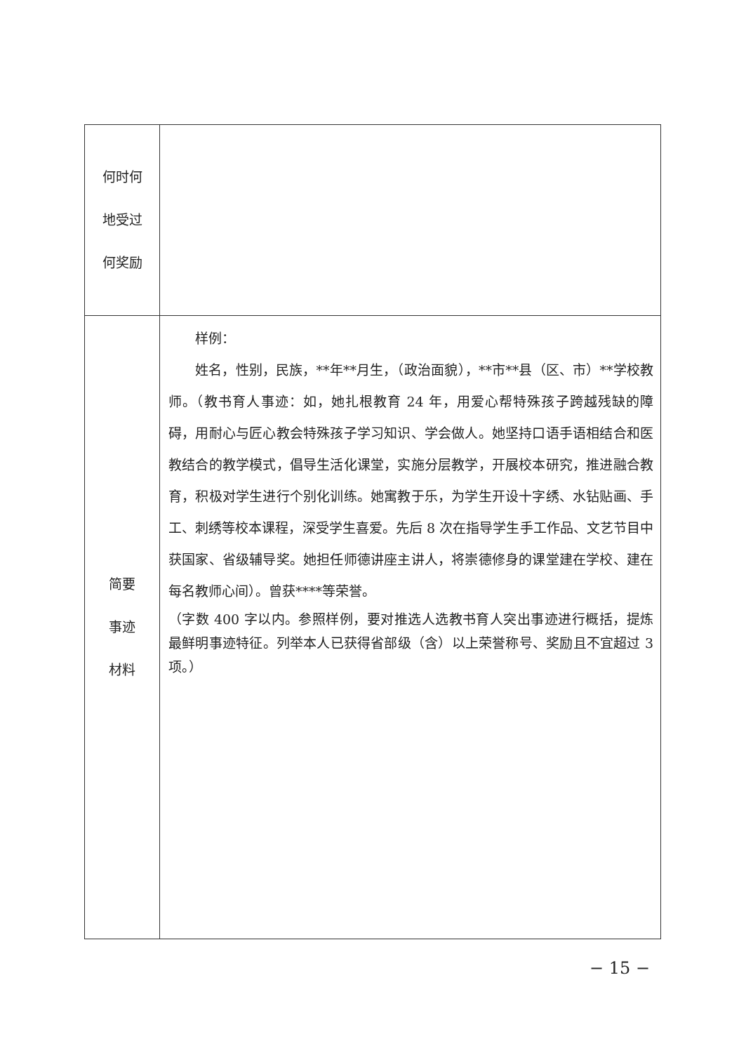| 何时何 地受过 何奖励 | |
| 简要 事迹 材料 | 样例： 姓名，性别，民族，**年**月生，（政治面貌），**市**县（区、市）**学校教师。（教书育人事迹：如，她扎根教育 24 年，用爱心帮特殊孩子跨越残缺的障碍，用耐心与匠心教会特殊孩子学习知识、学会做人。她坚持口语手语相结合和医教结合的教学模式，倡导生活化课堂，实施分层教学，开展校本研究，推进融合教育，积极对学生进行个别化训练。她寓教于乐，为学生开设十字绣、水钻贴画、手工、刺绣等校本课程，深受学生喜爱。先后 8 次在指导学生手工作品、文艺节目中获国家、省级辅导奖。她担任师德讲座主讲人，将崇德修身的课堂建在学校、建在每名教师心间）。曾获****等荣誉。 （字数 400 字以内。参照样例，要对推选人选教书育人突出事迹进行概括，提炼最鲜明事迹特征。列举本人已获得省部级（含）以上荣誉称号、奖励且不宜超过 3 项。） |
− 15 −